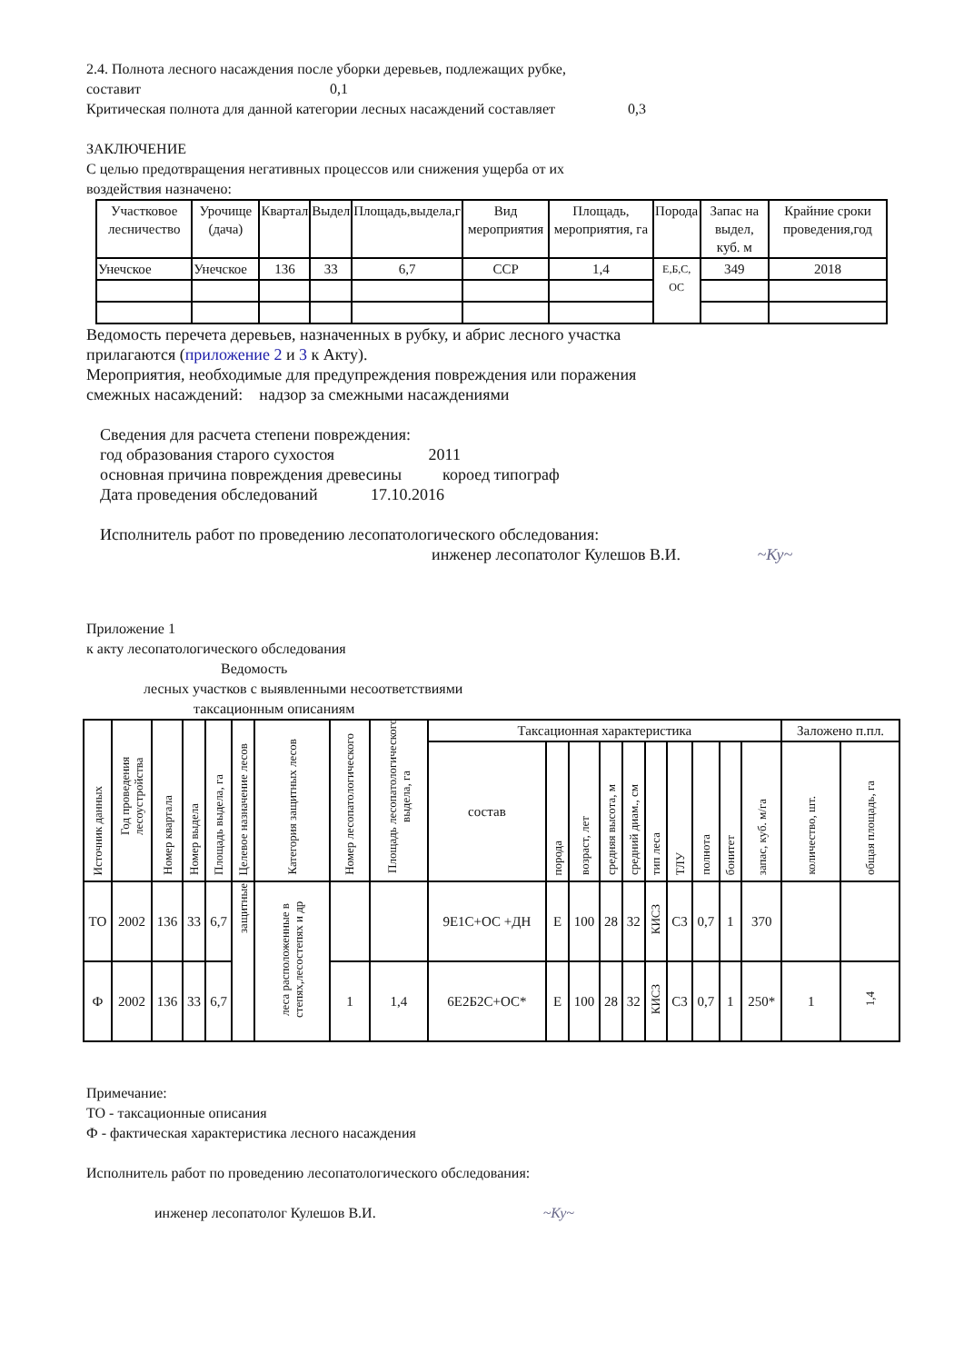2.4. Полнота лесного насаждения после уборки деревьев, подлежащих рубке,
составит 0,1
Критическая полнота для данной категории лесных насаждений составляет 0,3
ЗАКЛЮЧЕНИЕ
С целью предотвращения негативных процессов или снижения ущерба от их
воздействия назначено:
| Участковое лесничество | Урочище (дача) | Квартал | Выдел | Площадь,выдела,г | Вид мероприятия | Площадь, мероприятия, га | Порода | Запас на выдел, куб. м | Крайние сроки проведения,год |
| --- | --- | --- | --- | --- | --- | --- | --- | --- | --- |
| Унечское | Унечское | 136 | 33 | 6,7 | ССР | 1,4 | Е,Б,С, ОС | 349 | 2018 |
Ведомость перечета деревьев, назначенных в рубку, и абрис лесного участка
прилагаются (приложение 2 и 3 к Акту).
Мероприятия, необходимые для предупреждения повреждения или поражения
смежных насаждений: надзор за смежными насаждениями
Сведения для расчета степени повреждения:
год образования старого сухостоя 2011
основная причина повреждения древесины короед типограф
Дата проведения обследований 17.10.2016
Исполнитель работ по проведению лесопатологического обследования:
инженер лесопатолог Кулешов В.И. ~Ку~
Приложение 1
к акту лесопатологического обследования
Ведомость
лесных участков с выявленными несоответствиями
таксационным описаниям
| Источник данных | Год проведения лесоустройства | Номер квартала | Номер выдела | Площадь выдела, га | Целевое назначение лесов | Категория защитных лесов | Номер лесопатологического | Площадь лесопатологического выдела, га | Таксационная характеристика | | | | | | | | | | Заложено п.пл. | |
| --- | --- | --- | --- | --- | --- | --- | --- | --- | --- | --- | --- | --- | --- | --- | --- | --- | --- | --- | --- | --- |
| | | | | | | | | | состав | порода | возраст, лет | средняя высота, м | средний диам., см | тип леса | ТЛУ | полнота | бонитет | запас, куб. м/га | количество, шт. | общая площадь, га |
| ТО | 2002 | 136 | 33 | 6,7 | защитные | леса расположенные в степях,лесостепях и др | | | 9Е1С+ОС +ДН | Е | 100 | 28 | 32 | КИСЗ | С3 | 0,7 | 1 | 370 | | |
| Ф | 2002 | 136 | 33 | 6,7 | | | 1 | 1,4 | 6Е2Б2С+ОС* | Е | 100 | 28 | 32 | КИСЗ | С3 | 0,7 | 1 | 250* | 1 | 1,4 |
Примечание:
ТО - таксационные описания
Ф - фактическая характеристика лесного насаждения
Исполнитель работ по проведению лесопатологического обследования:
инженер лесопатолог Кулешов В.И. ~Ку~